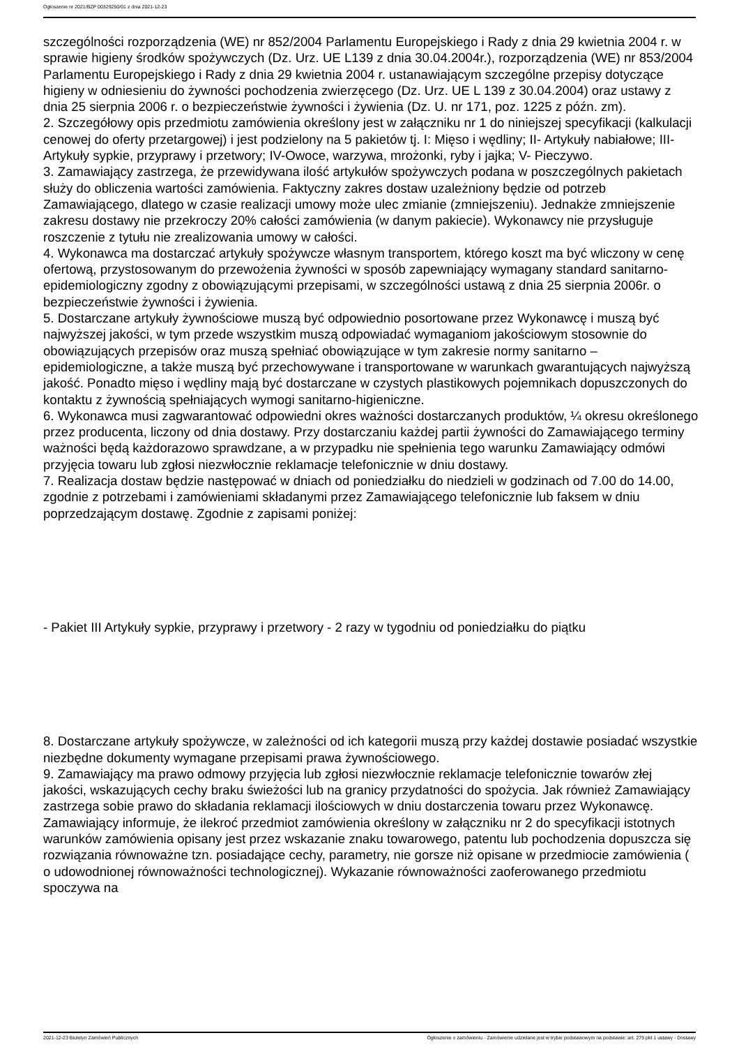Ogłoszenie nr 2021/BZP 00329250/01 z dnia 2021-12-23
szczególności rozporządzenia (WE) nr 852/2004 Parlamentu Europejskiego i Rady z dnia 29 kwietnia 2004 r. w sprawie higieny środków spożywczych (Dz. Urz. UE L139 z dnia 30.04.2004r.), rozporządzenia (WE) nr 853/2004 Parlamentu Europejskiego i Rady z dnia 29 kwietnia 2004 r. ustanawiającym szczególne przepisy dotyczące higieny w odniesieniu do żywności pochodzenia zwierzęcego (Dz. Urz. UE L 139 z 30.04.2004) oraz ustawy z dnia 25 sierpnia 2006 r. o bezpieczeństwie żywności i żywienia (Dz. U. nr 171, poz. 1225 z późn. zm).
2. Szczegółowy opis przedmiotu zamówienia określony jest w załączniku nr 1 do niniejszej specyfikacji (kalkulacji cenowej do oferty przetargowej) i jest podzielony na 5 pakietów tj. I: Mięso i wędliny; II- Artykuły nabiałowe; III- Artykuły sypkie, przyprawy i przetwory; IV-Owoce, warzywa, mrożonki, ryby i jajka; V- Pieczywo.
3. Zamawiający zastrzega, że przewidywana ilość artykułów spożywczych podana w poszczególnych pakietach służy do obliczenia wartości zamówienia. Faktyczny zakres dostaw uzależniony będzie od potrzeb Zamawiającego, dlatego w czasie realizacji umowy może ulec zmianie (zmniejszeniu). Jednakże zmniejszenie zakresu dostawy nie przekroczy 20% całości zamówienia (w danym pakiecie). Wykonawcy nie przysługuje roszczenie z tytułu nie zrealizowania umowy w całości.
4. Wykonawca ma dostarczać artykuły spożywcze własnym transportem, którego koszt ma być wliczony w cenę ofertową, przystosowanym do przewożenia żywności w sposób zapewniający wymagany standard sanitarno-epidemiologiczny zgodny z obowiązującymi przepisami, w szczególności ustawą z dnia 25 sierpnia 2006r. o bezpieczeństwie żywności i żywienia.
5. Dostarczane artykuły żywnościowe muszą być odpowiednio posortowane przez Wykonawcę i muszą być najwyższej jakości, w tym przede wszystkim muszą odpowiadać wymaganiom jakościowym stosownie do obowiązujących przepisów oraz muszą spełniać obowiązujące w tym zakresie normy sanitarno – epidemiologiczne, a także muszą być przechowywane i transportowane w warunkach gwarantujących najwyższą jakość. Ponadto mięso i wędliny mają być dostarczane w czystych plastikowych pojemnikach dopuszczonych do kontaktu z żywnością spełniających wymogi sanitarno-higieniczne.
6. Wykonawca musi zagwarantować odpowiedni okres ważności dostarczanych produktów, ¼ okresu określonego przez producenta, liczony od dnia dostawy. Przy dostarczaniu każdej partii żywności do Zamawiającego terminy ważności będą każdorazowo sprawdzane, a w przypadku nie spełnienia tego warunku Zamawiający odmówi przyjęcia towaru lub zgłosi niezwłocznie reklamacje telefonicznie w dniu dostawy.
7. Realizacja dostaw będzie następować w dniach od poniedziałku do niedzieli w godzinach od 7.00 do 14.00, zgodnie z potrzebami i zamówieniami składanymi przez Zamawiającego telefonicznie lub faksem w dniu poprzedzającym dostawę. Zgodnie z zapisami poniżej:
- Pakiet III Artykuły sypkie, przyprawy i przetwory - 2 razy w tygodniu od poniedziałku do piątku
8. Dostarczane artykuły spożywcze, w zależności od ich kategorii muszą przy każdej dostawie posiadać wszystkie niezbędne dokumenty wymagane przepisami prawa żywnościowego.
9. Zamawiający ma prawo odmowy przyjęcia lub zgłosi niezwłocznie reklamacje telefonicznie towarów złej jakości, wskazujących cechy braku świeżości lub na granicy przydatności do spożycia. Jak również Zamawiający zastrzega sobie prawo do składania reklamacji ilościowych w dniu dostarczenia towaru przez Wykonawcę.
Zamawiający informuje, że ilekroć przedmiot zamówienia określony w załączniku nr 2 do specyfikacji istotnych warunków zamówienia opisany jest przez wskazanie znaku towarowego, patentu lub pochodzenia dopuszcza się rozwiązania równoważne tzn. posiadające cechy, parametry, nie gorsze niż opisane w przedmiocie zamówienia ( o udowodnionej równoważności technologicznej). Wykazanie równoważności zaoferowanego przedmiotu spoczywa na
2021-12-23 Biuletyn Zamówień Publicznych Ogłoszenie o zamówieniu - Zamówienie udzielane jest w trybie podstawowym na podstawie: art. 275 pkt 1 ustawy - Dostawy